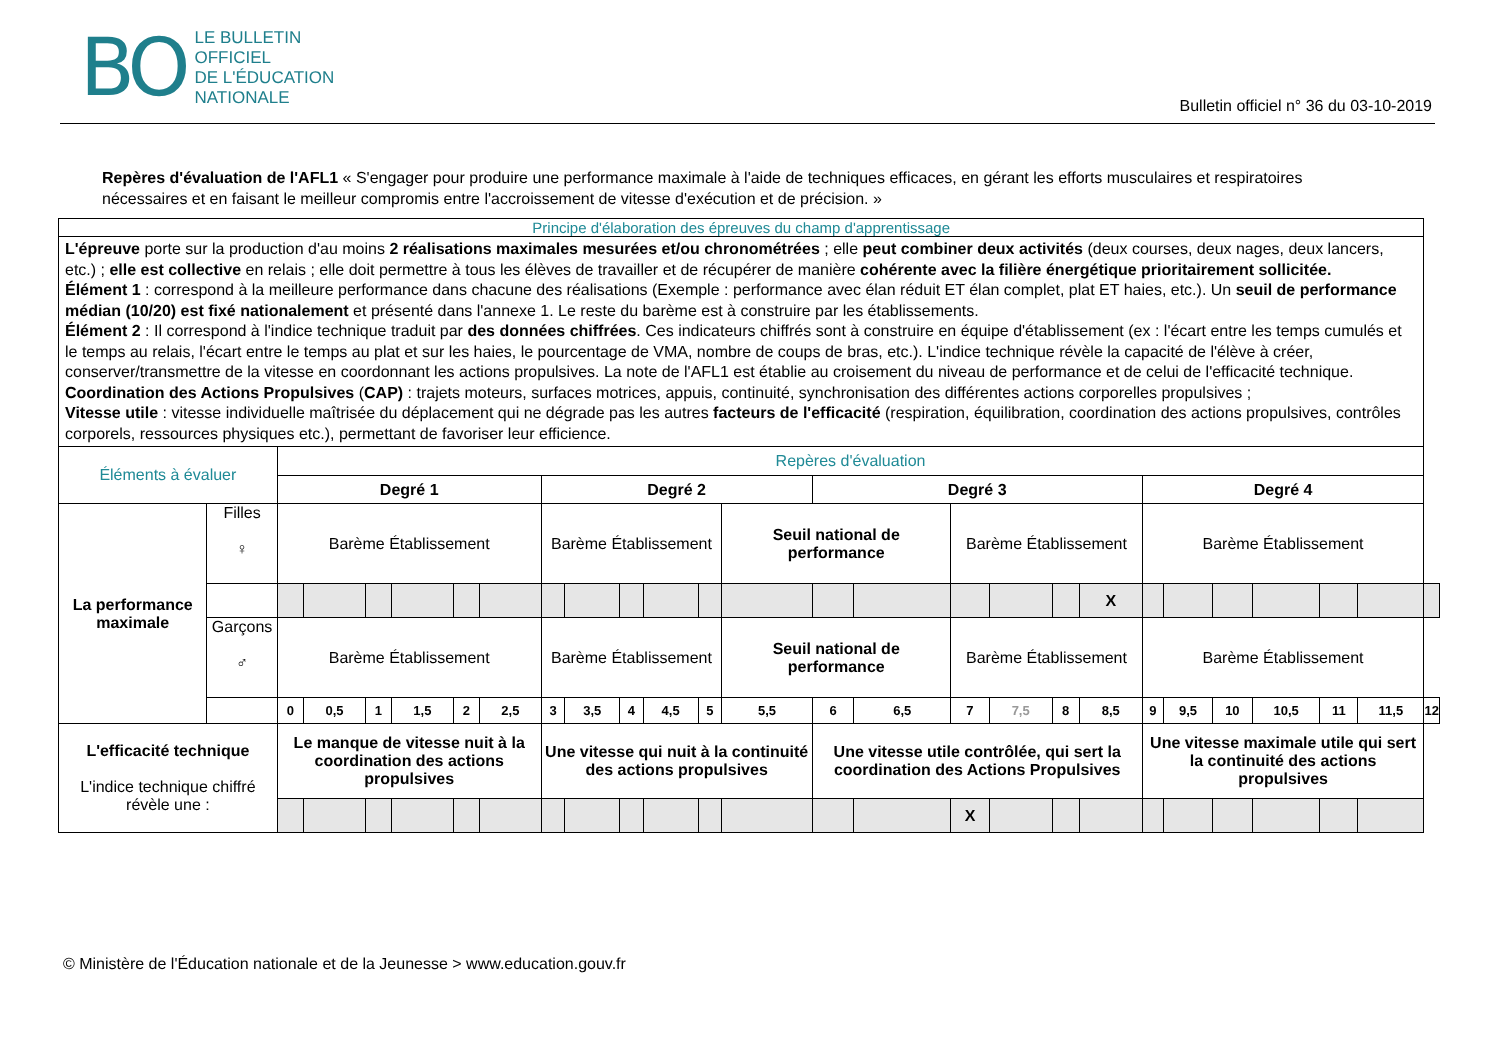BO LE BULLETIN
OFFICIEL
DE L'ÉDUCATION
NATIONALE
Bulletin officiel n° 36 du 03-10-2019
Repères d'évaluation de l'AFL1 « S'engager pour produire une performance maximale à l'aide de techniques efficaces, en gérant les efforts musculaires et respiratoires nécessaires et en faisant le meilleur compromis entre l'accroissement de vitesse d'exécution et de précision. »
| Principe d'élaboration des épreuves du champ d'apprentissage | | | | | | | | | | | | | | | | | | | | | | | | | | |
| L'épreuve porte sur la production d'au moins 2 réalisations maximales mesurées et/ou chronométrées ; elle peut combiner deux activités (deux courses, deux nages, deux lancers, etc.) ; elle est collective en relais ; elle doit permettre à tous les élèves de travailler et de récupérer de manière cohérente avec la filière énergétique prioritairement sollicitée. Élément 1 : correspond à la meilleure performance dans chacune des réalisations (Exemple : performance avec élan réduit ET élan complet, plat ET haies, etc.). Un seuil de performance médian (10/20) est fixé nationalement et présenté dans l'annexe 1. Le reste du barème est à construire par les établissements. Élément 2 : Il correspond à l'indice technique traduit par des données chiffrées . Ces indicateurs chiffrés sont à construire en équipe d'établissement (ex : l'écart entre les temps cumulés et le temps au relais, l'écart entre le temps au plat et sur les haies, le pourcentage de VMA, nombre de coups de bras, etc.). L'indice technique révèle la capacité de l'élève à créer, conserver/transmettre de la vitesse en coordonnant les actions propulsives. La note de l'AFL1 est établie au croisement du niveau de performance et de celui de l'efficacité technique. Coordination des Actions Propulsives ( CAP) : trajets moteurs, surfaces motrices, appuis, continuité, synchronisation des différentes actions corporelles propulsives ; Vitesse utile : vitesse individuelle maîtrisée du déplacement qui ne dégrade pas les autres facteurs de l'efficacité (respiration, équilibration, coordination des actions propulsives, contrôles corporels, ressources physiques etc.), permettant de favoriser leur efficience. | | | | | | | | | | | | | | | | | | | | | | | | | | |
| Éléments à évaluer | | Repères d'évaluation | | | | | | | | | | | | | | | | | | | | | | | | |
| | | Degré 1 | | | | | | Degré 2 | | | | | | Degré 3 | | | | | | Degré 4 | | | | | | |
| La performance maximale | Filles ♀ | Barème Établissement | | | | | | Barème Établissement | | | | | Seuil national de performance | | | Barème Établissement | | | | Barème Établissement | | | | | | |
| | | | | | | | | | | | | | | | | | | | X | | | | | | | |
| | Garçons ♂ | Barème Établissement | | | | | | Barème Établissement | | | | | Seuil national de performance | | | Barème Établissement | | | | Barème Établissement | | | | | | |
| | | 0 | 0,5 | 1 | 1,5 | 2 | 2,5 | 3 | 3,5 | 4 | 4,5 | 5 | 5,5 | 6 | 6,5 | 7 | 7,5 | 8 | 8,5 | 9 | 9,5 | 10 | 10,5 | 11 | 11,5 | 12 |
| L'efficacité technique L'indice technique chiffré révèle une : | | Le manque de vitesse nuit à la coordination des actions propulsives | | | | | | Une vitesse qui nuit à la continuité des actions propulsives | | | | | | Une vitesse utile contrôlée, qui sert la coordination des Actions Propulsives | | | | | | Une vitesse maximale utile qui sert la continuité des actions propulsives | | | | | | |
| | | | | | | | | | | | | | | | | X | | | | | | | | | | |
© Ministère de l'Éducation nationale et de la Jeunesse > www.education.gouv.fr